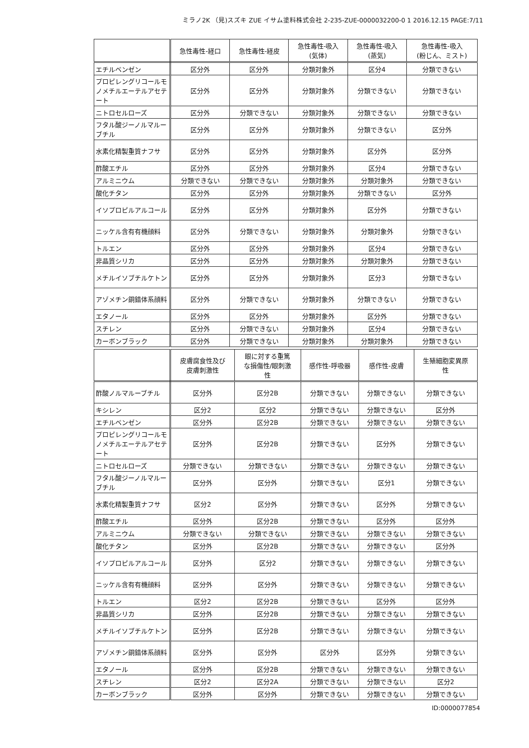ミラノ2K （見)スズキ ZUE イサム塗料株式会社 2-235-ZUE-0000032200-0 1 2016.12.15 PAGE:7/11
| | 急性毒性-経口 | 急性毒性-経皮 | 急性毒性-吸入 (気体) | 急性毒性-吸入 (蒸気) | 急性毒性-吸入 (粉じん、ミスト) |
| --- | --- | --- | --- | --- | --- |
| エチルベンゼン | 区分外 | 区分外 | 分類対象外 | 区分4 | 分類できない |
| プロピレングリコールモノメチルエーテルアセテート | 区分外 | 区分外 | 分類対象外 | 分類できない | 分類できない |
| ニトロセルローズ | 区分外 | 分類できない | 分類対象外 | 分類できない | 分類できない |
| フタル酸ジーノルマルーブチル | 区分外 | 区分外 | 分類対象外 | 分類できない | 区分外 |
| 水素化精製重質ナフサ | 区分外 | 区分外 | 分類対象外 | 区分外 | 区分外 |
| 酢酸エチル | 区分外 | 区分外 | 分類対象外 | 区分4 | 分類できない |
| アルミニウム | 分類できない | 分類できない | 分類対象外 | 分類対象外 | 分類できない |
| 酸化チタン | 区分外 | 区分外 | 分類対象外 | 分類できない | 区分外 |
| イソプロピルアルコール | 区分外 | 区分外 | 分類対象外 | 区分外 | 分類できない |
| ニッケル含有有機顔料 | 区分外 | 分類できない | 分類対象外 | 分類対象外 | 分類できない |
| トルエン | 区分外 | 区分外 | 分類対象外 | 区分4 | 分類できない |
| 非晶質シリカ | 区分外 | 区分外 | 分類対象外 | 分類対象外 | 分類できない |
| メチルイソブチルケトン | 区分外 | 区分外 | 分類対象外 | 区分3 | 分類できない |
| アゾメチン銅錯体系顔料 | 区分外 | 分類できない | 分類対象外 | 分類できない | 分類できない |
| エタノール | 区分外 | 区分外 | 分類対象外 | 区分外 | 分類できない |
| スチレン | 区分外 | 分類できない | 分類対象外 | 区分4 | 分類できない |
| カーボンブラック | 区分外 | 分類できない | 分類対象外 | 分類対象外 | 分類できない |
| | 皮膚腐食性及び 皮膚刺激性 | 眼に対する重篤 な損傷性/眼刺激 性 | 感作性-呼吸器 | 感作性-皮膚 | 生殖細胞変異原 性 |
| --- | --- | --- | --- | --- | --- |
| 酢酸ノルマルーブチル | 区分外 | 区分2B | 分類できない | 分類できない | 分類できない |
| キシレン | 区分2 | 区分2 | 分類できない | 分類できない | 区分外 |
| エチルベンゼン | 区分外 | 区分2B | 分類できない | 分類できない | 分類できない |
| プロピレングリコールモノメチルエーテルアセテート | 区分外 | 区分2B | 分類できない | 区分外 | 分類できない |
| ニトロセルローズ | 分類できない | 分類できない | 分類できない | 分類できない | 分類できない |
| フタル酸ジーノルマルーブチル | 区分外 | 区分外 | 分類できない | 区分1 | 分類できない |
| 水素化精製重質ナフサ | 区分2 | 区分外 | 分類できない | 区分外 | 分類できない |
| 酢酸エチル | 区分外 | 区分2B | 分類できない | 区分外 | 区分外 |
| アルミニウム | 分類できない | 分類できない | 分類できない | 分類できない | 分類できない |
| 酸化チタン | 区分外 | 区分2B | 分類できない | 分類できない | 区分外 |
| イソプロピルアルコール | 区分外 | 区分2 | 分類できない | 分類できない | 分類できない |
| ニッケル含有有機顔料 | 区分外 | 区分外 | 分類できない | 分類できない | 分類できない |
| トルエン | 区分2 | 区分2B | 分類できない | 区分外 | 区分外 |
| 非晶質シリカ | 区分外 | 区分2B | 分類できない | 分類できない | 分類できない |
| メチルイソブチルケトン | 区分外 | 区分2B | 分類できない | 分類できない | 分類できない |
| アゾメチン銅錯体系顔料 | 区分外 | 区分外 | 区分外 | 区分外 | 分類できない |
| エタノール | 区分外 | 区分2B | 分類できない | 分類できない | 分類できない |
| スチレン | 区分2 | 区分2A | 分類できない | 分類できない | 区分2 |
| カーボンブラック | 区分外 | 区分外 | 分類できない | 分類できない | 分類できない |
ID:0000077854